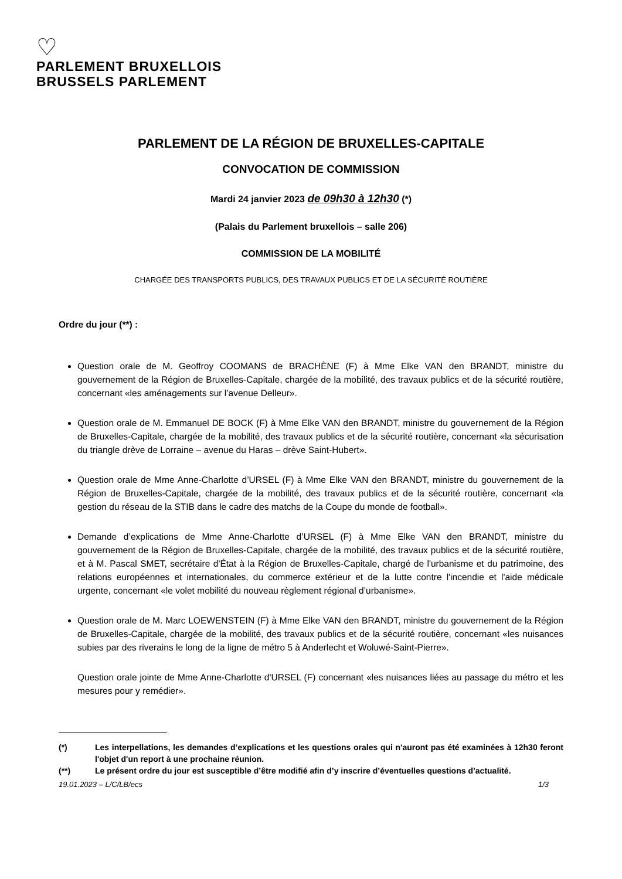♡
PARLEMENT BRUXELLOIS
BRUSSELS PARLEMENT
PARLEMENT DE LA RÉGION DE BRUXELLES-CAPITALE
CONVOCATION DE COMMISSION
Mardi 24 janvier 2023 de 09h30 à 12h30 (*)
(Palais du Parlement bruxellois – salle 206)
COMMISSION DE LA MOBILITÉ
CHARGÉE DES TRANSPORTS PUBLICS, DES TRAVAUX PUBLICS ET DE LA SÉCURITÉ ROUTIÈRE
Ordre du jour (**) :
Question orale de M. Geoffroy COOMANS de BRACHÈNE (F) à Mme Elke VAN den BRANDT, ministre du gouvernement de la Région de Bruxelles-Capitale, chargée de la mobilité, des travaux publics et de la sécurité routière, concernant «les aménagements sur l’avenue Delleur».
Question orale de M. Emmanuel DE BOCK (F) à Mme Elke VAN den BRANDT, ministre du gouvernement de la Région de Bruxelles-Capitale, chargée de la mobilité, des travaux publics et de la sécurité routière, concernant «la sécurisation du triangle drève de Lorraine – avenue du Haras – drève Saint-Hubert».
Question orale de Mme Anne-Charlotte d’URSEL (F) à Mme Elke VAN den BRANDT, ministre du gouvernement de la Région de Bruxelles-Capitale, chargée de la mobilité, des travaux publics et de la sécurité routière, concernant «la gestion du réseau de la STIB dans le cadre des matchs de la Coupe du monde de football».
Demande d’explications de Mme Anne-Charlotte d’URSEL (F) à Mme Elke VAN den BRANDT, ministre du gouvernement de la Région de Bruxelles-Capitale, chargée de la mobilité, des travaux publics et de la sécurité routière, et à M. Pascal SMET, secrétaire d'État à la Région de Bruxelles-Capitale, chargé de l'urbanisme et du patrimoine, des relations européennes et internationales, du commerce extérieur et de la lutte contre l'incendie et l'aide médicale urgente, concernant «le volet mobilité du nouveau règlement régional d’urbanisme».
Question orale de M. Marc LOEWENSTEIN (F) à Mme Elke VAN den BRANDT, ministre du gouvernement de la Région de Bruxelles-Capitale, chargée de la mobilité, des travaux publics et de la sécurité routière, concernant «les nuisances subies par des riverains le long de la ligne de métro 5 à Anderlecht et Woluwé-Saint-Pierre».
Question orale jointe de Mme Anne-Charlotte d'URSEL (F) concernant «les nuisances liées au passage du métro et les mesures pour y remédier».
(*) Les interpellations, les demandes d’explications et les questions orales qui n'auront pas été examinées à 12h30 feront l'objet d'un report à une prochaine réunion.
(**) Le présent ordre du jour est susceptible d’être modifié afin d’y inscrire d’éventuelles questions d’actualité.
19.01.2023 – L/C/LB/ecs 1/3